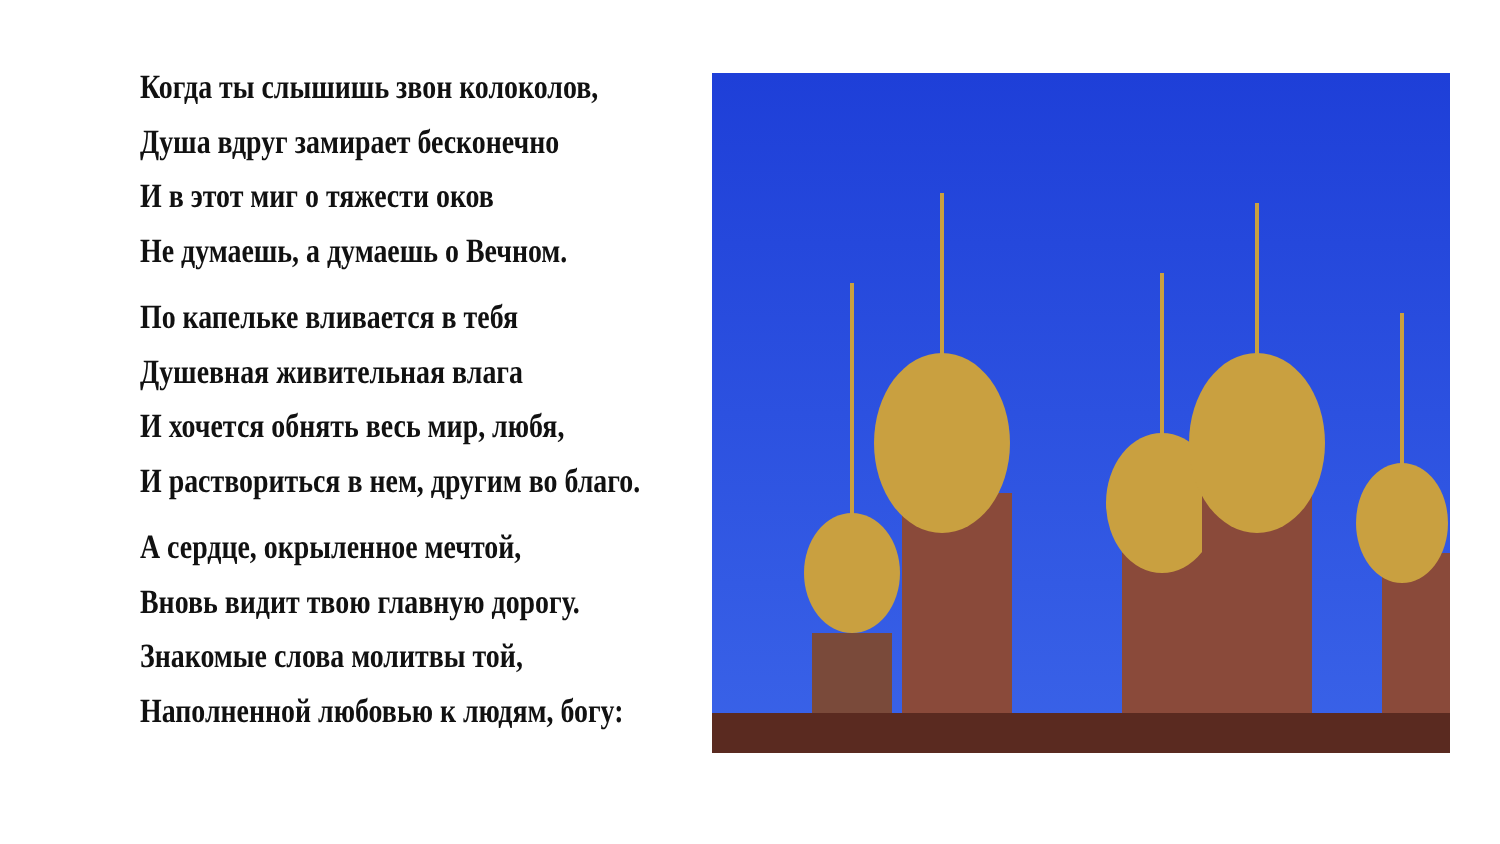Когда ты слышишь звон колоколов,
Душа вдруг замирает бесконечно
И в этот миг о тяжести оков
Не думаешь, а думаешь о Вечном.
По капельке вливается в тебя
Душевная живительная влага
И хочется обнять весь мир, любя,
И раствориться в нем, другим во благо.
А сердце, окрыленное мечтой,
Вновь видит твою главную дорогу.
Знакомые слова молитвы той,
Наполненной любовью к людям, богу: